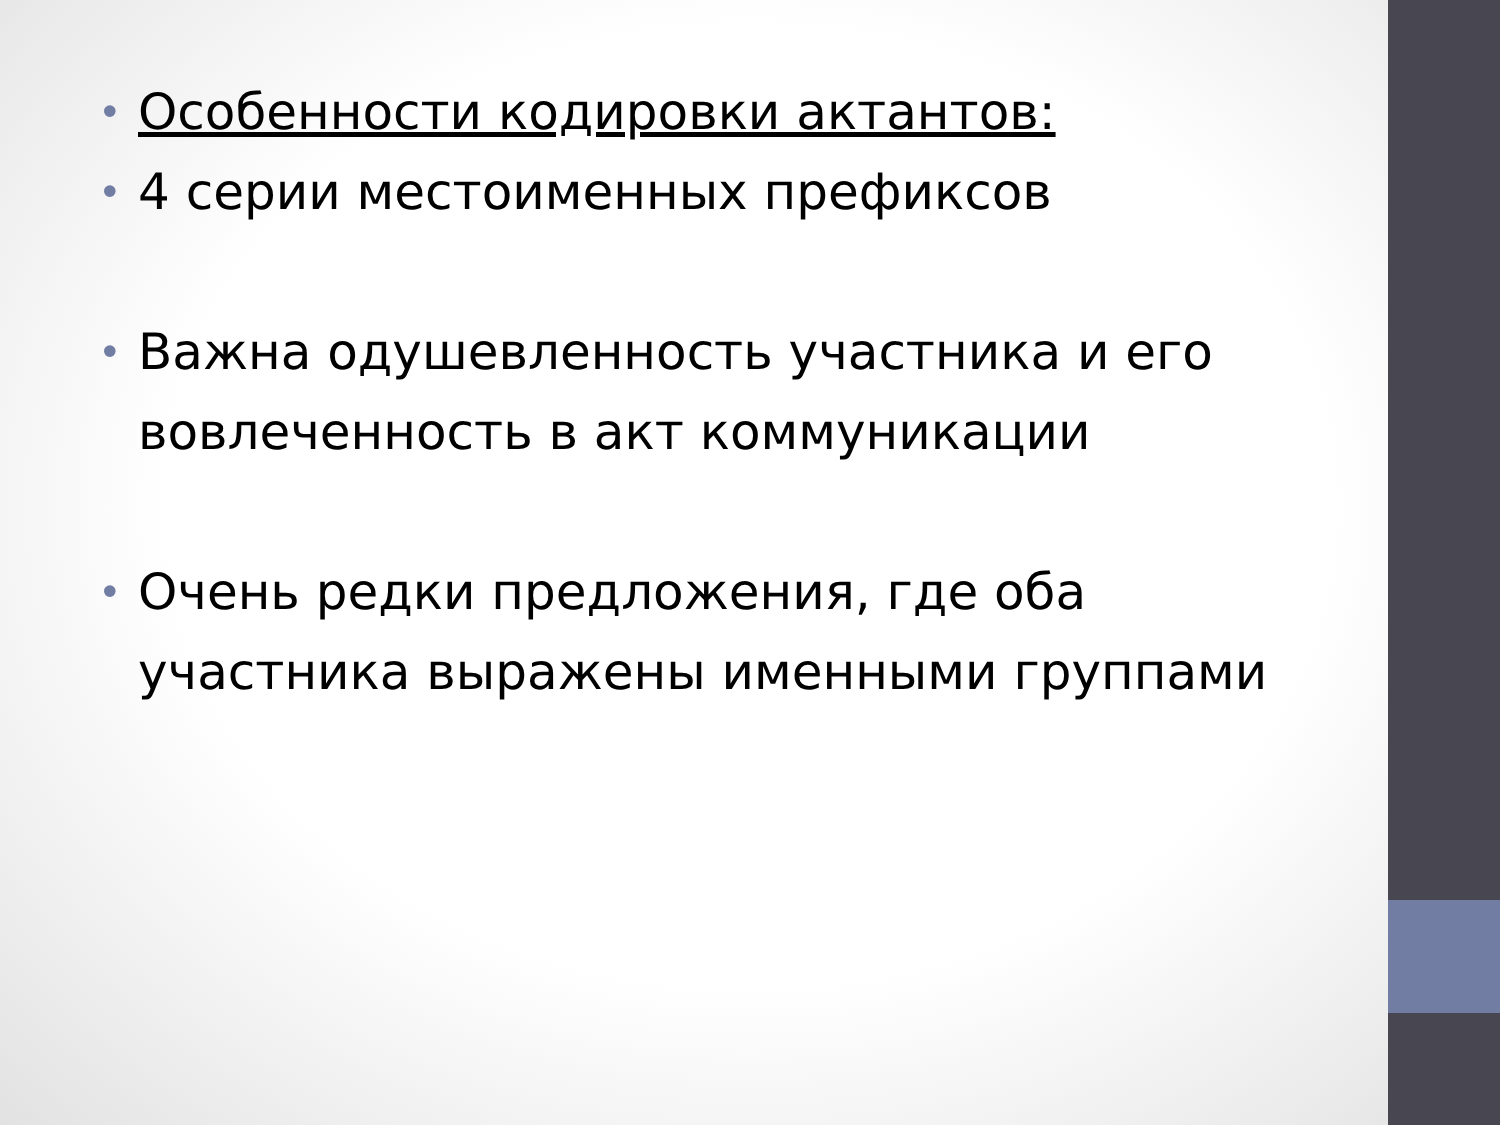• Особенности кодировки актантов:
• 4 серии местоименных префиксов
• Важна одушевленность участника и его вовлеченность в акт коммуникации
• Очень редки предложения, где оба участника выражены именными группами